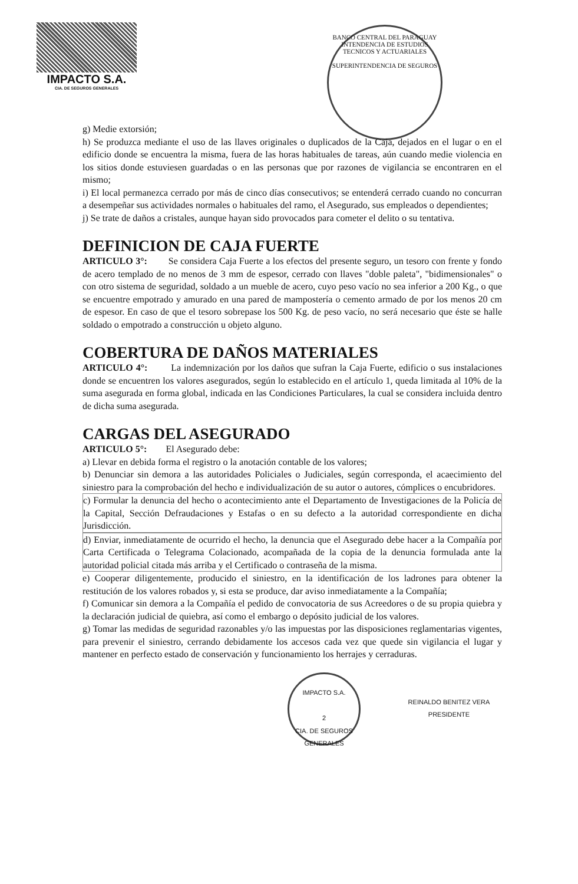IMPACTO S.A.
CIA. DE SEGUROS GENERALES
BANCO CENTRAL DEL PARAGUAY
INTENDENCIA DE ESTUDIOS TECNICOS Y ACTUARIALES
SUPERINTENDENCIA DE SEGUROS
g) Medie extorsión;
h) Se produzca mediante el uso de las llaves originales o duplicados de la Caja, dejados en el lugar o en el edificio donde se encuentra la misma, fuera de las horas habituales de tareas, aún cuando medie violencia en los sitios donde estuviesen guardadas o en las personas que por razones de vigilancia se encontraren en el mismo;
i) El local permanezca cerrado por más de cinco días consecutivos; se entenderá cerrado cuando no concurran a desempeñar sus actividades normales o habituales del ramo, el Asegurado, sus empleados o dependientes;
j) Se trate de daños a cristales, aunque hayan sido provocados para cometer el delito o su tentativa.
DEFINICION DE CAJA FUERTE
ARTICULO 3°: Se considera Caja Fuerte a los efectos del presente seguro, un tesoro con frente y fondo de acero templado de no menos de 3 mm de espesor, cerrado con llaves "doble paleta", "bidimensionales" o con otro sistema de seguridad, soldado a un mueble de acero, cuyo peso vacío no sea inferior a 200 Kg., o que se encuentre empotrado y amurado en una pared de mampostería o cemento armado de por los menos 20 cm de espesor. En caso de que el tesoro sobrepase los 500 Kg. de peso vacío, no será necesario que éste se halle soldado o empotrado a construcción u objeto alguno.
COBERTURA DE DAÑOS MATERIALES
ARTICULO 4°: La indemnización por los daños que sufran la Caja Fuerte, edificio o sus instalaciones donde se encuentren los valores asegurados, según lo establecido en el artículo 1, queda limitada al 10% de la suma asegurada en forma global, indicada en las Condiciones Particulares, la cual se considera incluida dentro de dicha suma asegurada.
CARGAS DEL ASEGURADO
ARTICULO 5°: El Asegurado debe:
a) Llevar en debida forma el registro o la anotación contable de los valores;
b) Denunciar sin demora a las autoridades Policiales o Judiciales, según corresponda, el acaecimiento del siniestro para la comprobación del hecho e individualización de su autor o autores, cómplices o encubridores.
c) Formular la denuncia del hecho o acontecimiento ante el Departamento de Investigaciones de la Policía de la Capital, Sección Defraudaciones y Estafas o en su defecto a la autoridad correspondiente en dicha Jurisdicción.
d) Enviar, inmediatamente de ocurrido el hecho, la denuncia que el Asegurado debe hacer a la Compañía por Carta Certificada o Telegrama Colacionado, acompañada de la copia de la denuncia formulada ante la autoridad policial citada más arriba y el Certificado o contraseña de la misma.
e) Cooperar diligentemente, producido el siniestro, en la identificación de los ladrones para obtener la restitución de los valores robados y, si esta se produce, dar aviso inmediatamente a la Compañía;
f) Comunicar sin demora a la Compañía el pedido de convocatoria de sus Acreedores o de su propia quiebra y la declaración judicial de quiebra, así como el embargo o depósito judicial de los valores.
g) Tomar las medidas de seguridad razonables y/o las impuestas por las disposiciones reglamentarias vigentes, para prevenir el siniestro, cerrando debidamente los accesos cada vez que quede sin vigilancia el lugar y mantener en perfecto estado de conservación y funcionamiento los herrajes y cerraduras.
IMPACTO S.A.
2
CIA. DE SEGUROS GENERALES
REINALDO BENITEZ VERA
PRESIDENTE